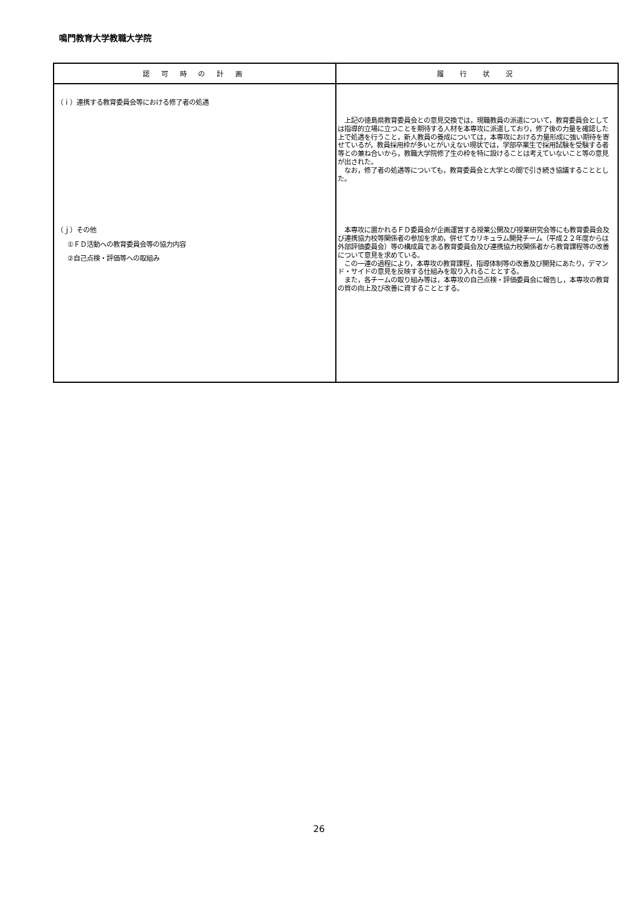鳴門教育大学教職大学院
| 認 可 時 の 計 画 | 履 行 状 況 |
| --- | --- |
| （ｉ）連携する教育委員会等における修了者の処遇 （ｊ）その他 ①ＦＤ活動への教育委員会等の協力内容 ②自己点検・評価等への取組み | 上記の徳島県教育委員会との意見交換では，現職教員の派遣について，教育委員会としては指導的立場に立つことを期待する人材を本専攻に派遣しており，修了後の力量を確認した上で処遇を行うこと，新人教員の養成については，本専攻における力量形成に強い期待を寄せているが，教員採用枠が多いとがいえない現状では，学部卒業生で採用試験を受験する者等との兼ね合いから，教職大学院修了生の枠を特に設けることは考えていないこと等の意見が出された。 なお，修了者の処遇等についても，教育委員会と大学との間で引き続き協議することとした。 本専攻に置かれるＦＤ委員会が企画運営する授業公開及び授業研究会等にも教育委員会及び連携協力校等関係者の参加を求め，併せてカリキュラム開発チーム（平成２２年度からは外部評価委員会）等の構成員である教育委員会及び連携協力校関係者から教育課程等の改善について意見を求めている。 この一連の過程により，本専攻の教育課程，指導体制等の改善及び開発にあたり，デマンド・サイドの意見を反映する仕組みを取り入れることとする。 また，各チームの取り組み等は，本専攻の自己点検・評価委員会に報告し，本専攻の教育の質の向上及び改善に資することとする。 |
26